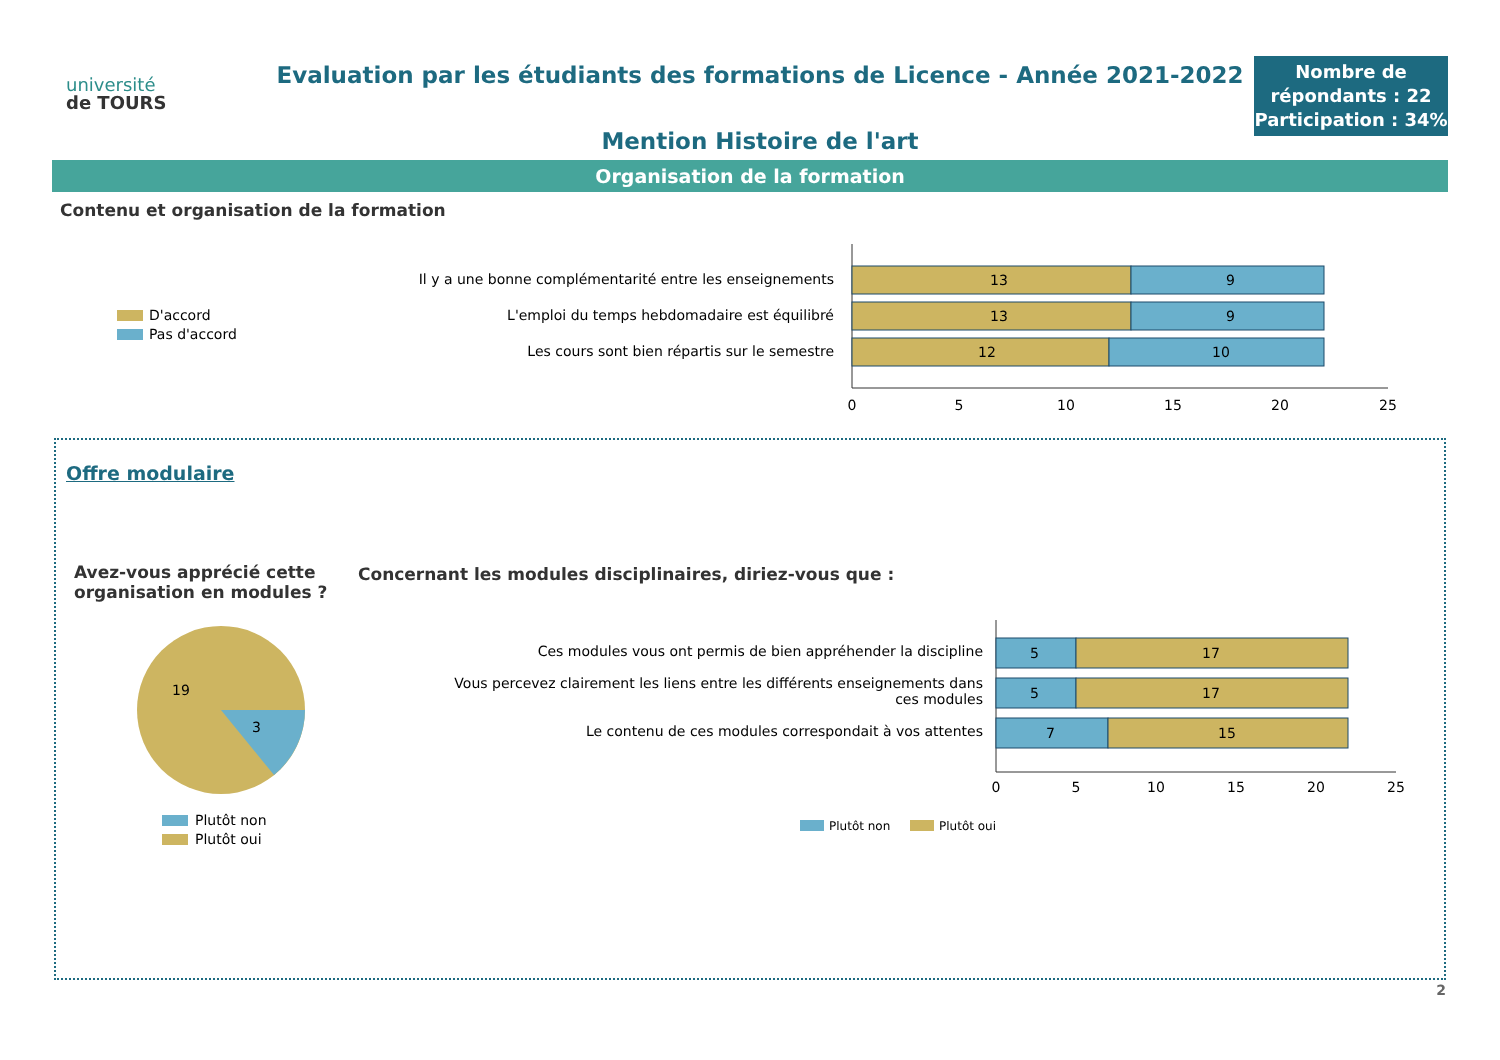université
de TOURS
Evaluation par les étudiants des formations de Licence - Année 2021-2022
Mention Histoire de l'art
Nombre de répondants : 22
Participation : 34%
Organisation de la formation
Contenu et organisation de la formation
D'accord
Pas d'accord
Il y a une bonne complémentarité entre les enseignements
L'emploi du temps hebdomadaire est équilibré
Les cours sont bien répartis sur le semestre
13
9
13
9
12
10
0
5
10
15
20
25
Offre modulaire
Avez-vous apprécié cette organisation en modules ?
Concernant les modules disciplinaires, diriez-vous que :
19
3
Plutôt non
Plutôt oui
Ces modules vous ont permis de bien appréhender la discipline
Vous percevez clairement les liens entre les différents enseignements dans
ces modules
Le contenu de ces modules correspondait à vos attentes
5
17
5
17
7
15
0
5
10
15
20
25
Plutôt non
Plutôt oui
2